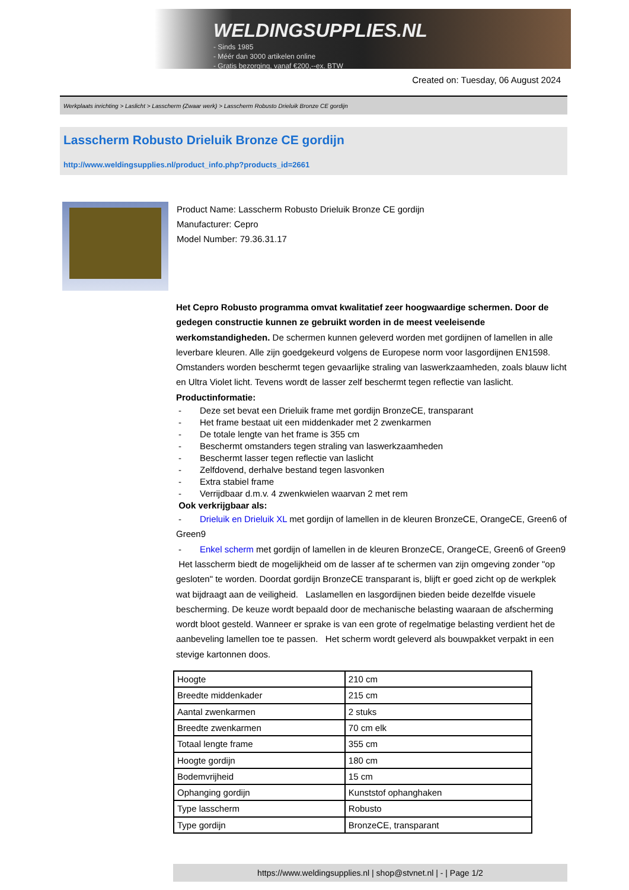WELDINGSUPPLIES.NL
- Sinds 1985
- Méér dan 3000 artikelen online
- Gratis bezorging, vanaf €200,--ex. BTW
Created on: Tuesday, 06 August 2024
Werkplaats inrichting > Laslicht > Lasscherm (Zwaar werk) > Lasscherm Robusto Drieluik Bronze CE gordijn
Lasscherm Robusto Drieluik Bronze CE gordijn
http://www.weldingsupplies.nl/product_info.php?products_id=2661
Product Name: Lasscherm Robusto Drieluik Bronze CE gordijn
Manufacturer: Cepro
Model Number: 79.36.31.17
Het Cepro Robusto programma omvat kwalitatief zeer hoogwaardige schermen. Door de gedegen constructie kunnen ze gebruikt worden in de meest veeleisende werkomstandigheden. De schermen kunnen geleverd worden met gordijnen of lamellen in alle leverbare kleuren. Alle zijn goedgekeurd volgens de Europese norm voor lasgordijnen EN1598. Omstanders worden beschermt tegen gevaarlijke straling van laswerkzaamheden, zoals blauw licht en Ultra Violet licht. Tevens wordt de lasser zelf beschermt tegen reflectie van laslicht. Productinformatie:
- Deze set bevat een Drieluik frame met gordijn BronzeCE, transparant
- Het frame bestaat uit een middenkader met 2 zwenkarmen
- De totale lengte van het frame is 355 cm
- Beschermt omstanders tegen straling van laswerkzaamheden
- Beschermt lasser tegen reflectie van laslicht
- Zelfdovend, derhalve bestand tegen lasvonken
- Extra stabiel frame
- Verrijdbaar d.m.v. 4 zwenkwielen waarvan 2 met rem
Ook verkrijgbaar als:
- Drieluik en Drieluik XL met gordijn of lamellen in de kleuren BronzeCE, OrangeCE, Green6 of Green9
- Enkel scherm met gordijn of lamellen in de kleuren BronzeCE, OrangeCE, Green6 of Green9
Het lasscherm biedt de mogelijkheid om de lasser af te schermen van zijn omgeving zonder "op gesloten" te worden. Doordat gordijn BronzeCE transparant is, blijft er goed zicht op de werkplek wat bijdraagt aan de veiligheid. Laslamellen en lasgordijnen bieden beide dezelfde visuele bescherming. De keuze wordt bepaald door de mechanische belasting waaraan de afscherming wordt bloot gesteld. Wanneer er sprake is van een grote of regelmatige belasting verdient het de aanbeveling lamellen toe te passen. Het scherm wordt geleverd als bouwpakket verpakt in een stevige kartonnen doos.
| Hoogte | 210 cm |
| Breedte middenkader | 215 cm |
| Aantal zwenkarmen | 2 stuks |
| Breedte zwenkarmen | 70 cm elk |
| Totaal lengte frame | 355 cm |
| Hoogte gordijn | 180 cm |
| Bodemvrijheid | 15 cm |
| Ophanging gordijn | Kunststof ophanghaken |
| Type lasscherm | Robusto |
| Type gordijn | BronzeCE, transparant |
https://www.weldingsupplies.nl | shop@stvnet.nl | - | Page 1/2